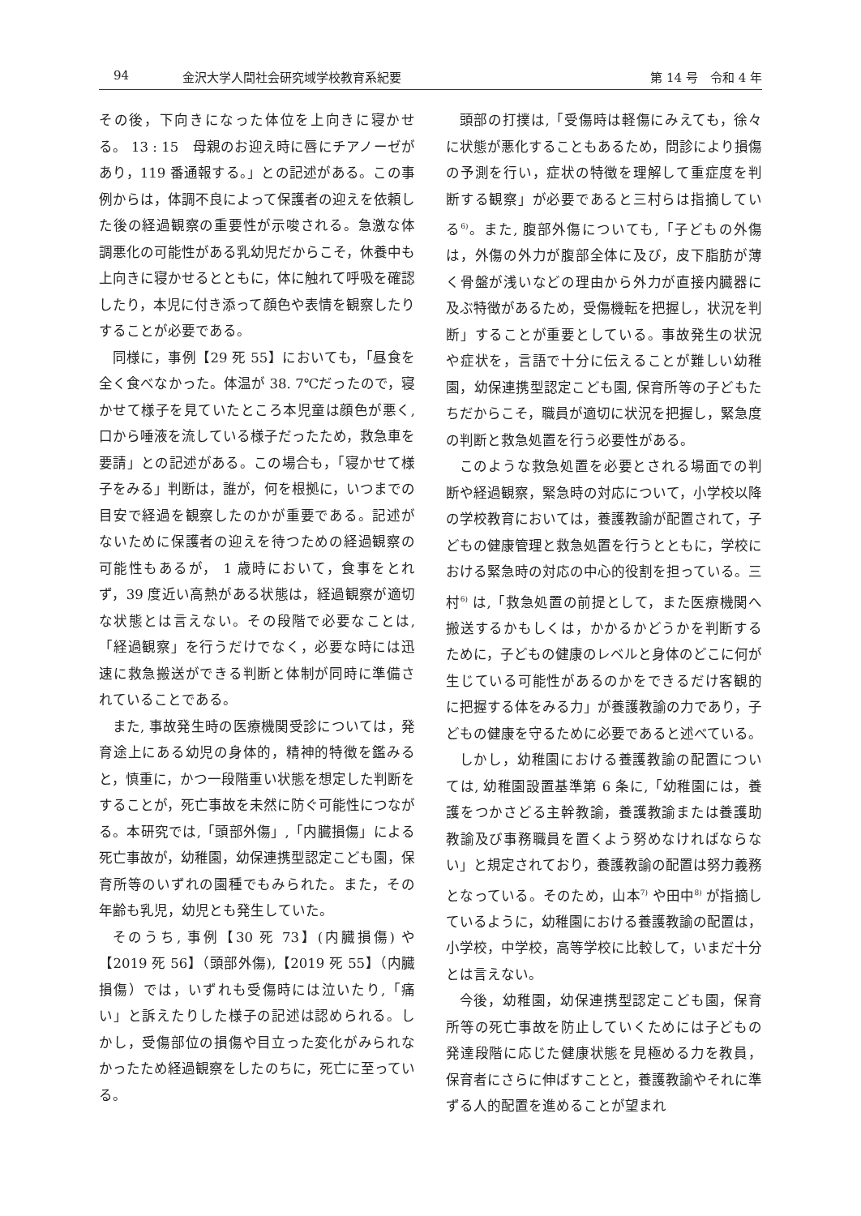94 金沢大学人間社会研究域学校教育系紀要 第 14 号　令和 4 年
その後，下向きになった体位を上向きに寝かせる。 13 : 15　母親のお迎え時に唇にチアノーゼがあり，119 番通報する。」との記述がある。この事例からは，体調不良によって保護者の迎えを依頼した後の経過観察の重要性が示唆される。急激な体調悪化の可能性がある乳幼児だからこそ，休養中も上向きに寝かせるとともに，体に触れて呼吸を確認したり，本児に付き添って顔色や表情を観察したりすることが必要である。
同様に，事例【29 死 55】においても，「昼食を全く食べなかった。体温が 38. 7℃だったので，寝かせて様子を見ていたところ本児童は顔色が悪く, 口から唾液を流している様子だったため，救急車を要請」との記述がある。この場合も，「寝かせて様子をみる」判断は，誰が，何を根拠に，いつまでの目安で経過を観察したのかが重要である。記述がないために保護者の迎えを待つための経過観察の可能性もあるが， 1 歳時において，食事をとれず，39 度近い高熱がある状態は，経過観察が適切な状態とは言えない。その段階で必要なことは,「経過観察」を行うだけでなく，必要な時には迅速に救急搬送ができる判断と体制が同時に準備されていることである。
また, 事故発生時の医療機関受診については，発育途上にある幼児の身体的，精神的特徴を鑑みると，慎重に，かつ一段階重い状態を想定した判断をすることが，死亡事故を未然に防ぐ可能性につながる。本研究では,「頭部外傷」,「内臓損傷」による死亡事故が，幼稚園，幼保連携型認定こども園，保育所等のいずれの園種でもみられた。また，その年齢も乳児，幼児とも発生していた。
そのうち, 事例【30 死 73】(内臓損傷) や【2019 死 56】（頭部外傷),【2019 死 55】（内臓損傷）では，いずれも受傷時には泣いたり,「痛い」と訴えたりした様子の記述は認められる。しかし，受傷部位の損傷や目立った変化がみられなかったため経過観察をしたのちに，死亡に至っている。
頭部の打撲は,「受傷時は軽傷にみえても，徐々に状態が悪化することもあるため，問診により損傷の予測を行い，症状の特徴を理解して重症度を判断する観察」が必要であると三村らは指摘している<sup>6)</sup>。また, 腹部外傷についても,「子どもの外傷は，外傷の外力が腹部全体に及び，皮下脂肪が薄く骨盤が浅いなどの理由から外力が直接内臓器に及ぶ特徴があるため，受傷機転を把握し，状況を判断」することが重要としている。事故発生の状況や症状を，言語で十分に伝えることが難しい幼稚園，幼保連携型認定こども園, 保育所等の子どもたちだからこそ，職員が適切に状況を把握し，緊急度の判断と救急処置を行う必要性がある。
このような救急処置を必要とされる場面での判断や経過観察，緊急時の対応について，小学校以降の学校教育においては，養護教諭が配置されて，子どもの健康管理と救急処置を行うとともに，学校における緊急時の対応の中心的役割を担っている。三村<sup>6)</sup> は,「救急処置の前提として，また医療機関へ搬送するかもしくは，かかるかどうかを判断するために，子どもの健康のレベルと身体のどこに何が生じている可能性があるのかをできるだけ客観的に把握する体をみる力」が養護教諭の力であり，子どもの健康を守るために必要であると述べている。
しかし，幼稚園における養護教諭の配置については, 幼稚園設置基準第 6 条に,「幼稚園には，養護をつかさどる主幹教諭，養護教諭または養護助教諭及び事務職員を置くよう努めなければならない」と規定されており，養護教諭の配置は努力義務となっている。そのため，山本<sup>7)</sup> や田中<sup>8)</sup> が指摘しているように，幼稚園における養護教諭の配置は，小学校，中学校，高等学校に比較して，いまだ十分とは言えない。
今後，幼稚園，幼保連携型認定こども園，保育所等の死亡事故を防止していくためには子どもの発達段階に応じた健康状態を見極める力を教員，保育者にさらに伸ばすことと，養護教諭やそれに準ずる人的配置を進めることが望まれ